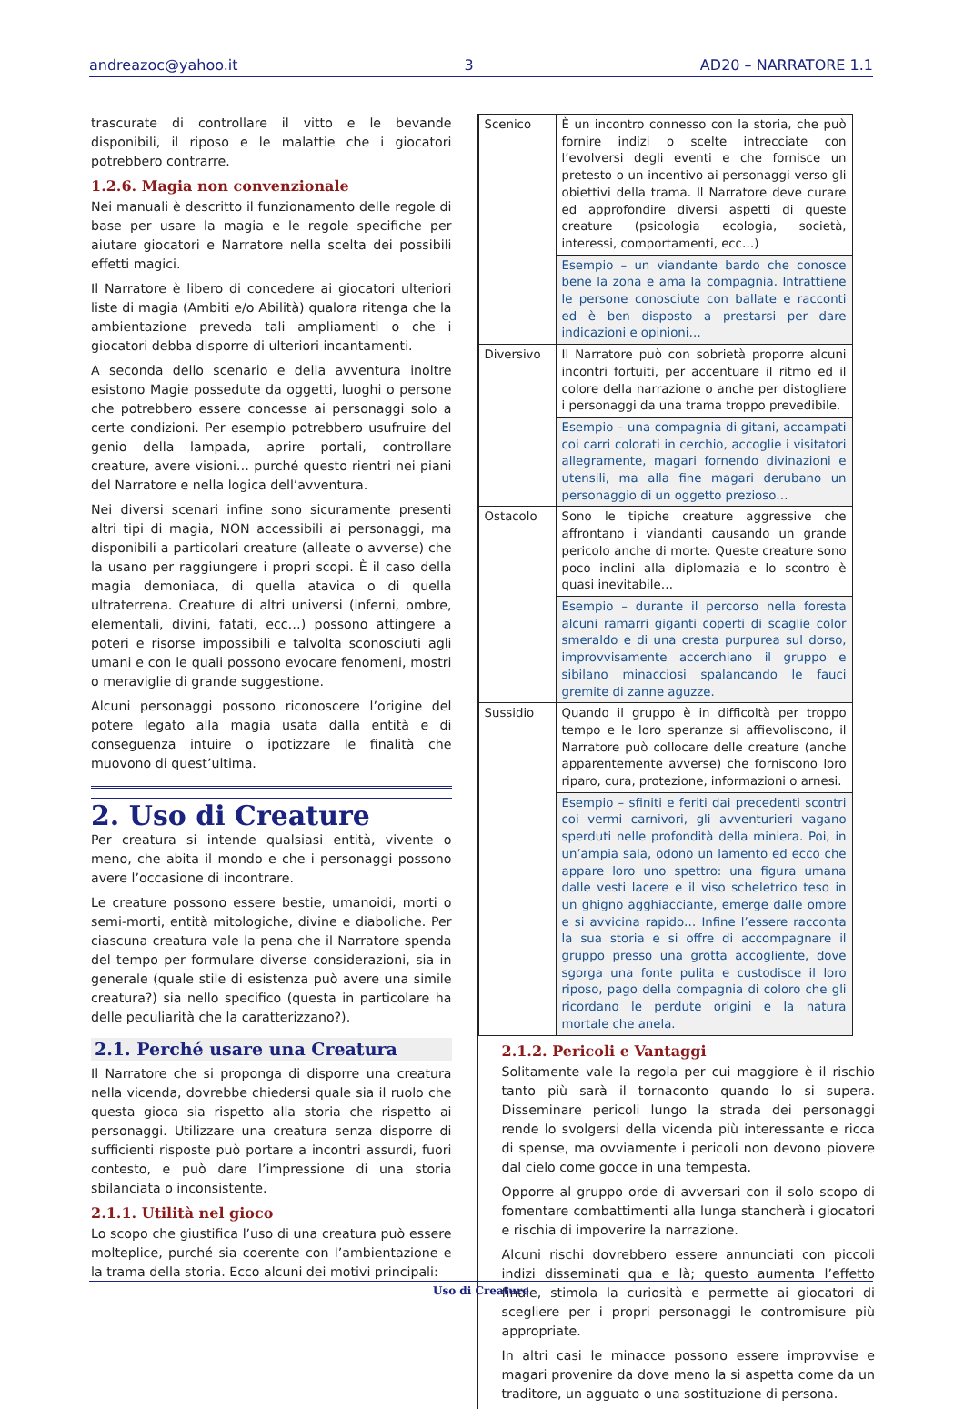andreazoc@yahoo.it 3 AD20 – NARRATORE 1.1
trascurate di controllare il vitto e le bevande disponibili, il riposo e le malattie che i giocatori potrebbero contrarre.
1.2.6. Magia non convenzionale
Nei manuali è descritto il funzionamento delle regole di base per usare la magia e le regole specifiche per aiutare giocatori e Narratore nella scelta dei possibili effetti magici.
Il Narratore è libero di concedere ai giocatori ulteriori liste di magia (Ambiti e/o Abilità) qualora ritenga che la ambientazione preveda tali ampliamenti o che i giocatori debba disporre di ulteriori incantamenti.
A seconda dello scenario e della avventura inoltre esistono Magie possedute da oggetti, luoghi o persone che potrebbero essere concesse ai personaggi solo a certe condizioni. Per esempio potrebbero usufruire del genio della lampada, aprire portali, controllare creature, avere visioni… purché questo rientri nei piani del Narratore e nella logica dell’avventura.
Nei diversi scenari infine sono sicuramente presenti altri tipi di magia, NON accessibili ai personaggi, ma disponibili a particolari creature (alleate o avverse) che la usano per raggiungere i propri scopi. È il caso della magia demoniaca, di quella atavica o di quella ultraterrena. Creature di altri universi (inferni, ombre, elementali, divini, fatati, ecc…) possono attingere a poteri e risorse impossibili e talvolta sconosciuti agli umani e con le quali possono evocare fenomeni, mostri o meraviglie di grande suggestione.
Alcuni personaggi possono riconoscere l’origine del potere legato alla magia usata dalla entità e di conseguenza intuire o ipotizzare le finalità che muovono di quest’ultima.
2. Uso di Creature
Per creatura si intende qualsiasi entità, vivente o meno, che abita il mondo e che i personaggi possono avere l’occasione di incontrare.
Le creature possono essere bestie, umanoidi, morti o semi-morti, entità mitologiche, divine e diaboliche. Per ciascuna creatura vale la pena che il Narratore spenda del tempo per formulare diverse considerazioni, sia in generale (quale stile di esistenza può avere una simile creatura?) sia nello specifico (questa in particolare ha delle peculiarità che la caratterizzano?).
2.1. Perché usare una Creatura
Il Narratore che si proponga di disporre una creatura nella vicenda, dovrebbe chiedersi quale sia il ruolo che questa gioca sia rispetto alla storia che rispetto ai personaggi. Utilizzare una creatura senza disporre di sufficienti risposte può portare a incontri assurdi, fuori contesto, e può dare l’impressione di una storia sbilanciata o inconsistente.
2.1.1. Utilità nel gioco
Lo scopo che giustifica l’uso di una creatura può essere molteplice, purché sia coerente con l’ambientazione e la trama della storia. Ecco alcuni dei motivi principali:
| Scenico | È un incontro connesso con la storia, che può fornire indizi o scelte intrecciate con l’evolversi degli eventi e che fornisce un pretesto o un incentivo ai personaggi verso gli obiettivi della trama. Il Narratore deve curare ed approfondire diversi aspetti di queste creature (psicologia ecologia, società, interessi, comportamenti, ecc…) |
| | Esempio – un viandante bardo che conosce bene la zona e ama la compagnia. Intrattiene le persone conosciute con ballate e racconti ed è ben disposto a prestarsi per dare indicazioni e opinioni… |
| Diversivo | Il Narratore può con sobrietà proporre alcuni incontri fortuiti, per accentuare il ritmo ed il colore della narrazione o anche per distogliere i personaggi da una trama troppo prevedibile. |
| | Esempio – una compagnia di gitani, accampati coi carri colorati in cerchio, accoglie i visitatori allegramente, magari fornendo divinazioni e utensili, ma alla fine magari derubano un personaggio di un oggetto prezioso… |
| Ostacolo | Sono le tipiche creature aggressive che affrontano i viandanti causando un grande pericolo anche di morte. Queste creature sono poco inclini alla diplomazia e lo scontro è quasi inevitabile… |
| | Esempio – durante il percorso nella foresta alcuni ramarri giganti coperti di scaglie color smeraldo e di una cresta purpurea sul dorso, improvvisamente accerchiano il gruppo e sibilano minacciosi spalancando le fauci gremite di zanne aguzze. |
| Sussidio | Quando il gruppo è in difficoltà per troppo tempo e le loro speranze si affievoliscono, il Narratore può collocare delle creature (anche apparentemente avverse) che forniscono loro riparo, cura, protezione, informazioni o arnesi. |
| | Esempio – sfiniti e feriti dai precedenti scontri coi vermi carnivori, gli avventurieri vagano sperduti nelle profondità della miniera. Poi, in un’ampia sala, odono un lamento ed ecco che appare loro uno spettro: una figura umana dalle vesti lacere e il viso scheletrico teso in un ghigno agghiacciante, emerge dalle ombre e si avvicina rapido… Infine l’essere racconta la sua storia e si offre di accompagnare il gruppo presso una grotta accogliente, dove sgorga una fonte pulita e custodisce il loro riposo, pago della compagnia di coloro che gli ricordano le perdute origini e la natura mortale che anela. |
2.1.2. Pericoli e Vantaggi
Solitamente vale la regola per cui maggiore è il rischio tanto più sarà il tornaconto quando lo si supera. Disseminare pericoli lungo la strada dei personaggi rende lo svolgersi della vicenda più interessante e ricca di spense, ma ovviamente i pericoli non devono piovere dal cielo come gocce in una tempesta.
Opporre al gruppo orde di avversari con il solo scopo di fomentare combattimenti alla lunga stancherà i giocatori e rischia di impoverire la narrazione.
Alcuni rischi dovrebbero essere annunciati con piccoli indizi disseminati qua e là; questo aumenta l’effetto finale, stimola la curiosità e permette ai giocatori di scegliere per i propri personaggi le contromisure più appropriate.
In altri casi le minacce possono essere improvvise e magari provenire da dove meno la si aspetta come da un traditore, un agguato o una sostituzione di persona.
Uso di Creature